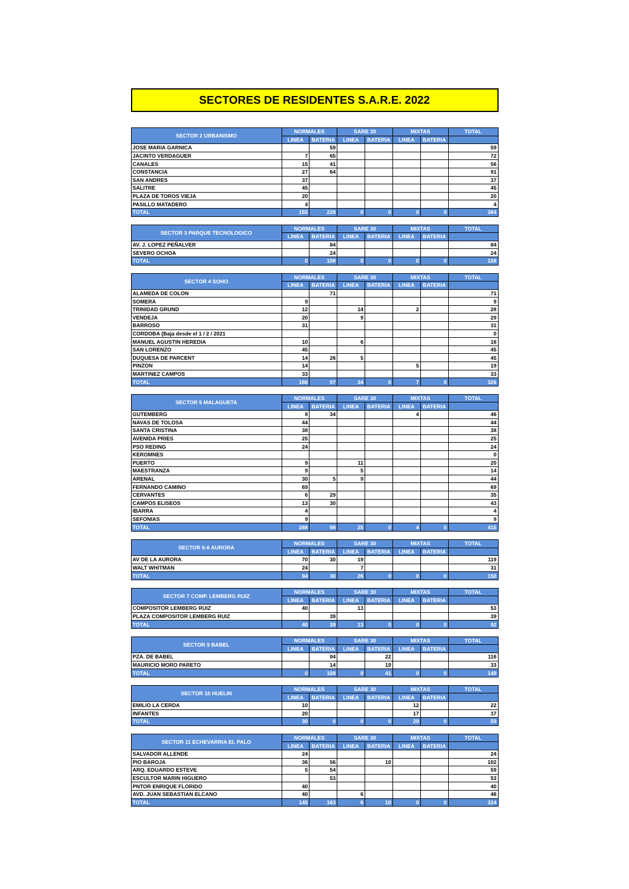SECTORES DE RESIDENTES S.A.R.E. 2022
| SECTOR 2 URBANISMO | NORMALES | | SARE 30 | | MIXTAS | | TOTAL |
| --- | --- | --- | --- | --- | --- | --- | --- |
| | LINEA | BATERIA | LINEA | BATERIA | LINEA | BATERIA | |
| JOSE MARIA GARNICA | | 59 | | | | | 59 |
| JACINTO VERDAGUER | 7 | 65 | | | | | 72 |
| CANALES | 15 | 41 | | | | | 56 |
| CONSTANCIA | 27 | 64 | | | | | 91 |
| SAN ANDRES | 37 | | | | | | 37 |
| SALITRE | 45 | | | | | | 45 |
| PLAZA DE TOROS VIEJA | 20 | | | | | | 20 |
| PASILLO MATADERO | 4 | | | | | | 4 |
| TOTAL | 155 | 229 | 0 | 0 | 0 | 0 | 384 |
| SECTOR 3 PARQUE TECNOLOGICO | NORMALES | | SARE 30 | | MIXTAS | | TOTAL |
| --- | --- | --- | --- | --- | --- | --- | --- |
| | LINEA | BATERIA | LINEA | BATERIA | LINEA | BATERIA | |
| AV. J. LOPEZ PEÑALVER | | 84 | | | | | 84 |
| SEVERO OCHOA | | 24 | | | | | 24 |
| TOTAL | 0 | 108 | 0 | 0 | 0 | 0 | 108 |
| SECTOR 4 SOHO | NORMALES | | SARE 30 | | MIXTAS | | TOTAL |
| --- | --- | --- | --- | --- | --- | --- | --- |
| | LINEA | BATERIA | LINEA | BATERIA | LINEA | BATERIA | |
| ALAMEDA DE COLON | | 71 | | | | | 71 |
| SOMERA | 9 | | | | | | 9 |
| TRINIDAD GRUND | 12 | | 14 | | 2 | | 28 |
| VENDEJA | 20 | | 9 | | | | 29 |
| BARROSO | 31 | | | | | | 31 |
| CORDOBA (Baja desde el 1 / 2 / 2021 | | | | | | | 0 |
| MANUEL AGUSTIN HEREDIA | 10 | | 6 | | | | 16 |
| SAN LORENZO | 45 | | | | | | 45 |
| DUQUESA DE PARCENT | 14 | 26 | 5 | | | | 45 |
| PINZON | 14 | | | | 5 | | 19 |
| MARTINEZ CAMPOS | 33 | | | | | | 33 |
| TOTAL | 188 | 97 | 34 | 0 | 7 | 0 | 326 |
| SECTOR 5 MALAGUETA | NORMALES | | SARE 30 | | MIXTAS | | TOTAL |
| --- | --- | --- | --- | --- | --- | --- | --- |
| | LINEA | BATERIA | LINEA | BATERIA | LINEA | BATERIA | |
| GUTEMBERG | 8 | 34 | | | 4 | | 46 |
| NAVAS DE TOLOSA | 44 | | | | | | 44 |
| SANTA CRISTINA | 38 | | | | | | 38 |
| AVENIDA PRIES | 25 | | | | | | 25 |
| PSO REDING | 24 | | | | | | 24 |
| KEROMNES | | | | | | | 0 |
| PUERTO | 9 | | 11 | | | | 20 |
| MAESTRANZA | 9 | | 5 | | | | 14 |
| ARENAL | 30 | 5 | 9 | | | | 44 |
| FERNANDO CAMINO | 69 | | | | | | 69 |
| CERVANTES | 6 | 29 | | | | | 35 |
| CAMPOS ELISEOS | 13 | 30 | | | | | 43 |
| IBARRA | 4 | | | | | | 4 |
| SEFONIAS | 9 | | | | | | 9 |
| TOTAL | 288 | 98 | 25 | 0 | 4 | 0 | 415 |
| SECTOR 6-8 AURORA | NORMALES | | SARE 30 | | MIXTAS | | TOTAL |
| --- | --- | --- | --- | --- | --- | --- | --- |
| | LINEA | BATERIA | LINEA | BATERIA | LINEA | BATERIA | |
| AV DE LA AURORA | 70 | 30 | 19 | | | | 119 |
| WALT WHITMAN | 24 | | 7 | | | | 31 |
| TOTAL | 94 | 30 | 26 | 0 | 0 | 0 | 150 |
| SECTOR 7 COMP. LEMBERG RUIZ | NORMALES | | SARE 30 | | MIXTAS | | TOTAL |
| --- | --- | --- | --- | --- | --- | --- | --- |
| | LINEA | BATERIA | LINEA | BATERIA | LINEA | BATERIA | |
| COMPOSITOR LEMBERG RUIZ | 40 | | 13 | | | | 53 |
| PLAZA COMPOSITOR LEMBERG RUIZ | | 39 | | | | | 39 |
| TOTAL | 40 | 39 | 13 | 0 | 0 | 0 | 92 |
| SECTOR 9 BABEL | NORMALES | | SARE 30 | | MIXTAS | | TOTAL |
| --- | --- | --- | --- | --- | --- | --- | --- |
| | LINEA | BATERIA | LINEA | BATERIA | LINEA | BATERIA | |
| PZA. DE BABEL | | 94 | | 22 | | | 116 |
| MAURICIO MORO PARETO | | 14 | | 19 | | | 33 |
| TOTAL | 0 | 108 | 0 | 41 | 0 | 0 | 149 |
| SECTOR 10 HUELIN | NORMALES | | SARE 30 | | MIXTAS | | TOTAL |
| --- | --- | --- | --- | --- | --- | --- | --- |
| | LINEA | BATERIA | LINEA | BATERIA | LINEA | BATERIA | |
| EMILIO LA CERDA | 10 | | | | 12 | | 22 |
| INFANTES | 20 | | | | 17 | | 37 |
| TOTAL | 30 | 0 | 0 | 0 | 29 | 0 | 59 |
| SECTOR 11 ECHEVARRIA EL PALO | NORMALES | | SARE 30 | | MIXTAS | | TOTAL |
| --- | --- | --- | --- | --- | --- | --- | --- |
| | LINEA | BATERIA | LINEA | BATERIA | LINEA | BATERIA | |
| SALVADOR ALLENDE | 24 | | | | | | 24 |
| PIO BAROJA | 36 | 56 | | 10 | | | 102 |
| ARQ. EDUARDO ESTEVE | 5 | 54 | | | | | 59 |
| ESCULTOR MARIN HIGUERO | | 53 | | | | | 53 |
| PNTOR ENRIQUE FLORIDO | 40 | | | | | | 40 |
| AVD. JUAN SEBASTIAN ELCANO | 40 | | 6 | | | | 46 |
| TOTAL | 145 | 163 | 6 | 10 | 0 | 0 | 324 |